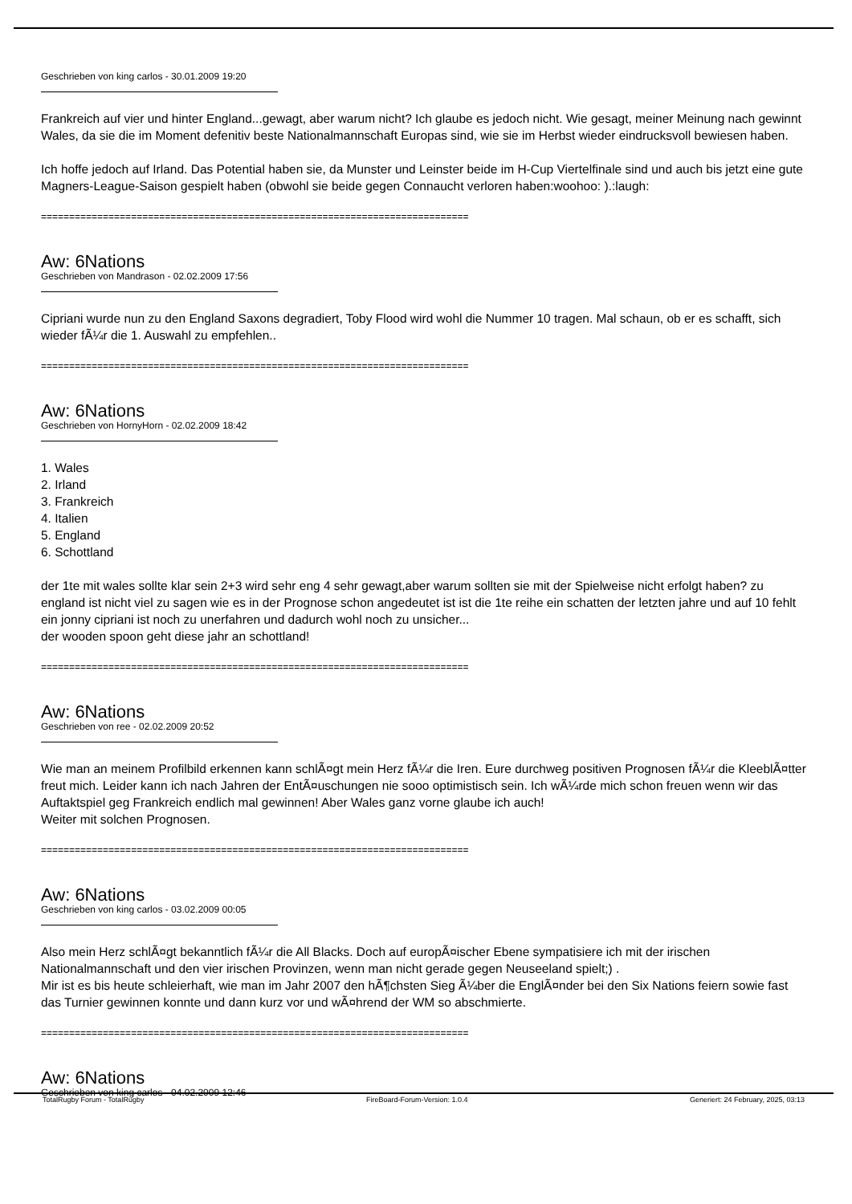Geschrieben von king carlos - 30.01.2009 19:20
Frankreich auf vier und hinter England...gewagt, aber warum nicht? Ich glaube es jedoch nicht. Wie gesagt, meiner Meinung nach gewinnt Wales, da sie die im Moment defenitiv beste Nationalmannschaft Europas sind, wie sie im Herbst wieder eindrucksvoll bewiesen haben.
Ich hoffe jedoch auf Irland. Das Potential haben sie, da Munster und Leinster beide im H-Cup Viertelfinale sind und auch bis jetzt eine gute Magners-League-Saison gespielt haben (obwohl sie beide gegen Connaucht verloren haben:woohoo: ).:laugh:
============================================================================
Aw: 6Nations
Geschrieben von Mandrason - 02.02.2009 17:56
Cipriani wurde nun zu den England Saxons degradiert, Toby Flood wird wohl die Nummer 10 tragen. Mal schaun, ob er es schafft, sich wieder fÃ¼r die 1. Auswahl zu empfehlen..
============================================================================
Aw: 6Nations
Geschrieben von HornyHorn - 02.02.2009 18:42
1. Wales
2. Irland
3. Frankreich
4. Italien
5. England
6. Schottland
der 1te mit wales sollte klar sein 2+3 wird sehr eng 4 sehr gewagt,aber warum sollten sie mit der Spielweise nicht erfolgt haben? zu england ist nicht viel zu sagen wie es in der Prognose schon angedeutet ist ist die 1te reihe ein schatten der letzten jahre und auf 10 fehlt ein jonny cipriani ist noch zu unerfahren und dadurch wohl noch zu unsicher...
der wooden spoon geht diese jahr an schottland!
============================================================================
Aw: 6Nations
Geschrieben von ree - 02.02.2009 20:52
Wie man an meinem Profilbild erkennen kann schlÃ¤gt mein Herz fÃ¼r die Iren. Eure durchweg positiven Prognosen fÃ¼r die KleeblÃ¤tter freut mich. Leider kann ich nach Jahren der EntÃ¤uschungen nie sooo optimistisch sein. Ich wÃ¼rde mich schon freuen wenn wir das Auftaktspiel geg Frankreich endlich mal gewinnen! Aber Wales ganz vorne glaube ich auch!
Weiter mit solchen Prognosen.
============================================================================
Aw: 6Nations
Geschrieben von king carlos - 03.02.2009 00:05
Also mein Herz schlÃ¤gt bekanntlich fÃ¼r die All Blacks. Doch auf europÃ¤ischer Ebene sympatisiere ich mit der irischen Nationalmannschaft und den vier irischen Provinzen, wenn man nicht gerade gegen Neuseeland spielt;) .
Mir ist es bis heute schleierhaft, wie man im Jahr 2007 den hÃ¶chsten Sieg Ã¼ber die EnglÃ¤nder bei den Six Nations feiern sowie fast das Turnier gewinnen konnte und dann kurz vor und wÃ¤hrend der WM so abschmierte.
============================================================================
Aw: 6Nations
Geschrieben von king carlos - 04.02.2009 12:46
TotalRugby Forum - TotalRugby FireBoard-Forum-Version: 1.0.4 Generiert: 24 February, 2025, 03:13